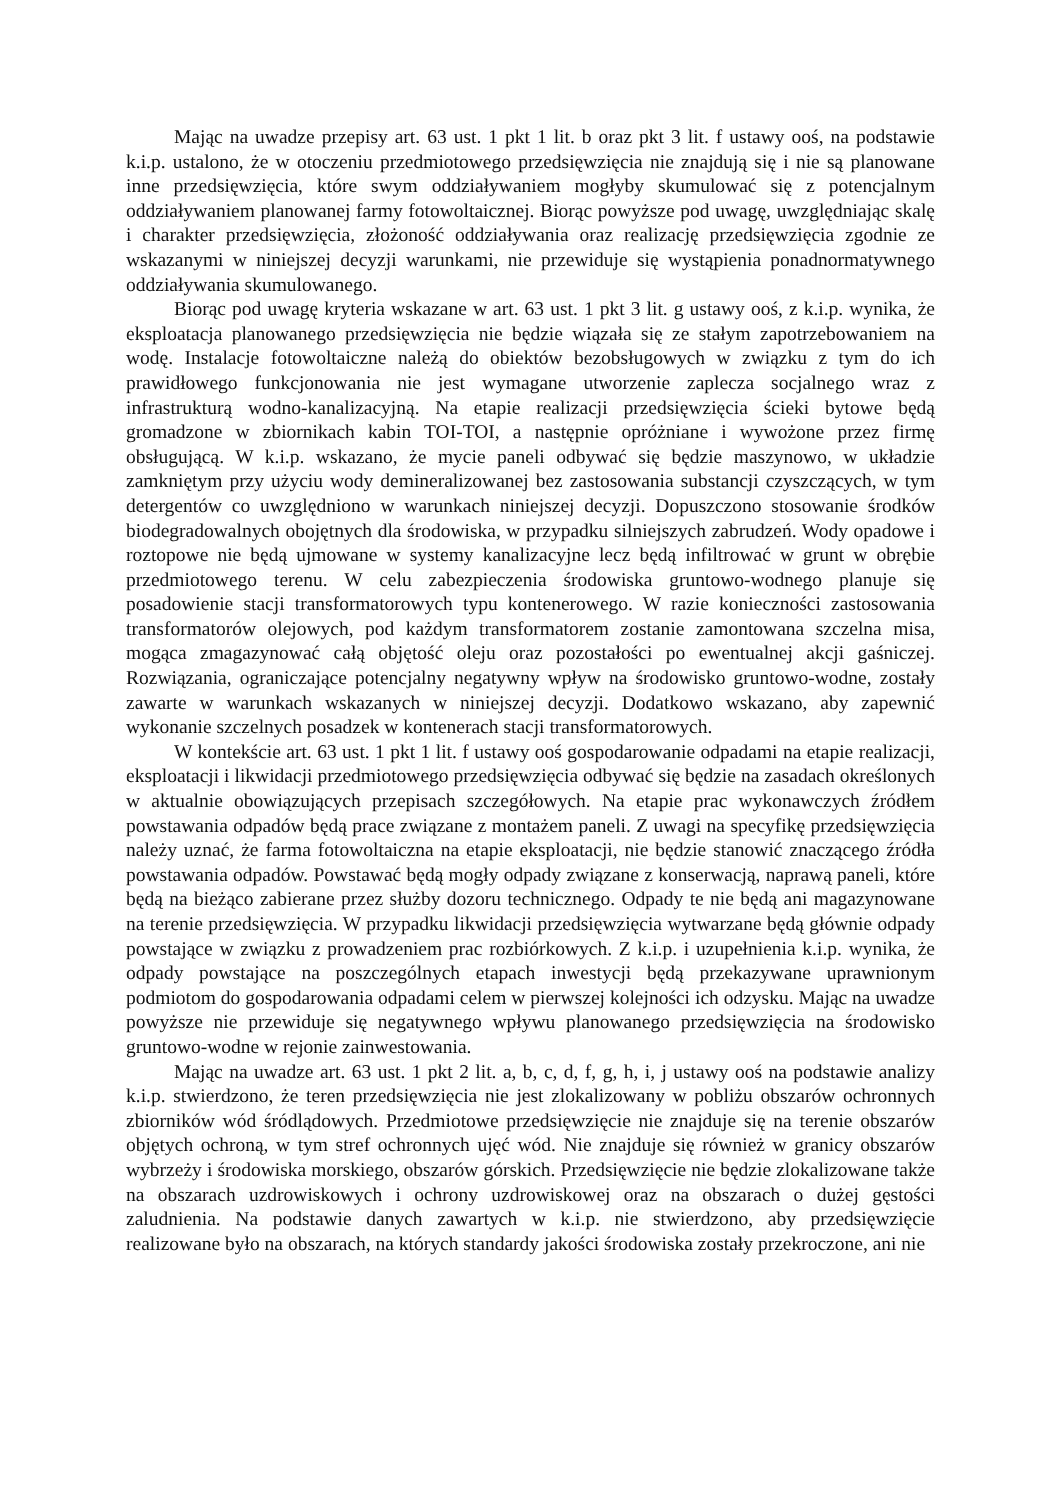Mając na uwadze przepisy art. 63 ust. 1 pkt 1 lit. b oraz pkt 3 lit. f ustawy ooś, na podstawie k.i.p. ustalono, że w otoczeniu przedmiotowego przedsięwzięcia nie znajdują się i nie są planowane inne przedsięwzięcia, które swym oddziaływaniem mogłyby skumulować się z potencjalnym oddziaływaniem planowanej farmy fotowoltaicznej. Biorąc powyższe pod uwagę, uwzględniając skalę i charakter przedsięwzięcia, złożoność oddziaływania oraz realizację przedsięwzięcia zgodnie ze wskazanymi w niniejszej decyzji warunkami, nie przewiduje się wystąpienia ponadnormatywnego oddziaływania skumulowanego.
Biorąc pod uwagę kryteria wskazane w art. 63 ust. 1 pkt 3 lit. g ustawy ooś, z k.i.p. wynika, że eksploatacja planowanego przedsięwzięcia nie będzie wiązała się ze stałym zapotrzebowaniem na wodę. Instalacje fotowoltaiczne należą do obiektów bezobsługowych w związku z tym do ich prawidłowego funkcjonowania nie jest wymagane utworzenie zaplecza socjalnego wraz z infrastrukturą wodno-kanalizacyjną. Na etapie realizacji przedsięwzięcia ścieki bytowe będą gromadzone w zbiornikach kabin TOI-TOI, a następnie opróżniane i wywożone przez firmę obsługującą. W k.i.p. wskazano, że mycie paneli odbywać się będzie maszynowo, w układzie zamkniętym przy użyciu wody demineralizowanej bez zastosowania substancji czyszczących, w tym detergentów co uwzględniono w warunkach niniejszej decyzji. Dopuszczono stosowanie środków biodegradowalnych obojętnych dla środowiska, w przypadku silniejszych zabrudzeń. Wody opadowe i roztopowe nie będą ujmowane w systemy kanalizacyjne lecz będą infiltrować w grunt w obrębie przedmiotowego terenu. W celu zabezpieczenia środowiska gruntowo-wodnego planuje się posadowienie stacji transformatorowych typu kontenerowego. W razie konieczności zastosowania transformatorów olejowych, pod każdym transformatorem zostanie zamontowana szczelna misa, mogąca zmagazynować całą objętość oleju oraz pozostałości po ewentualnej akcji gaśniczej. Rozwiązania, ograniczające potencjalny negatywny wpływ na środowisko gruntowo-wodne, zostały zawarte w warunkach wskazanych w niniejszej decyzji. Dodatkowo wskazano, aby zapewnić wykonanie szczelnych posadzek w kontenerach stacji transformatorowych.
W kontekście art. 63 ust. 1 pkt 1 lit. f ustawy ooś gospodarowanie odpadami na etapie realizacji, eksploatacji i likwidacji przedmiotowego przedsięwzięcia odbywać się będzie na zasadach określonych w aktualnie obowiązujących przepisach szczegółowych. Na etapie prac wykonawczych źródłem powstawania odpadów będą prace związane z montażem paneli. Z uwagi na specyfikę przedsięwzięcia należy uznać, że farma fotowoltaiczna na etapie eksploatacji, nie będzie stanowić znaczącego źródła powstawania odpadów. Powstawać będą mogły odpady związane z konserwacją, naprawą paneli, które będą na bieżąco zabierane przez służby dozoru technicznego. Odpady te nie będą ani magazynowane na terenie przedsięwzięcia. W przypadku likwidacji przedsięwzięcia wytwarzane będą głównie odpady powstające w związku z prowadzeniem prac rozbiórkowych. Z k.i.p. i uzupełnienia k.i.p. wynika, że odpady powstające na poszczególnych etapach inwestycji będą przekazywane uprawnionym podmiotom do gospodarowania odpadami celem w pierwszej kolejności ich odzysku. Mając na uwadze powyższe nie przewiduje się negatywnego wpływu planowanego przedsięwzięcia na środowisko gruntowo-wodne w rejonie zainwestowania.
Mając na uwadze art. 63 ust. 1 pkt 2 lit. a, b, c, d, f, g, h, i, j ustawy ooś na podstawie analizy k.i.p. stwierdzono, że teren przedsięwzięcia nie jest zlokalizowany w pobliżu obszarów ochronnych zbiorników wód śródlądowych. Przedmiotowe przedsięwzięcie nie znajduje się na terenie obszarów objętych ochroną, w tym stref ochronnych ujęć wód. Nie znajduje się również w granicy obszarów wybrzeży i środowiska morskiego, obszarów górskich. Przedsięwzięcie nie będzie zlokalizowane także na obszarach uzdrowiskowych i ochrony uzdrowiskowej oraz na obszarach o dużej gęstości zaludnienia. Na podstawie danych zawartych w k.i.p. nie stwierdzono, aby przedsięwzięcie realizowane było na obszarach, na których standardy jakości środowiska zostały przekroczone, ani nie